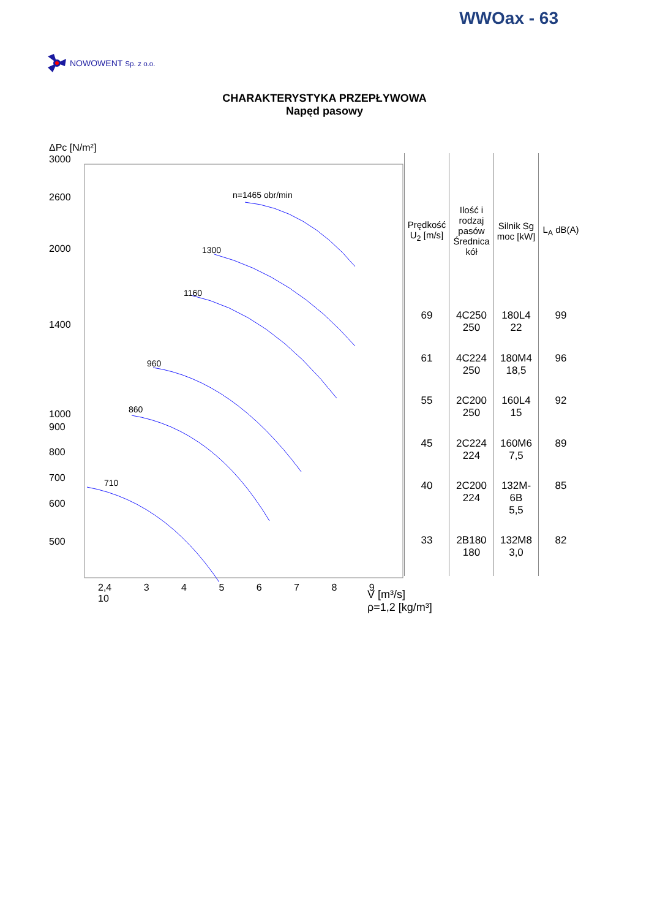WWOax - 63
NOWOWENT Sp. z o.o.
CHARAKTERYSTYKA PRZEPŁYWOWA
Napęd pasowy
ΔPc [N/m²]
3000
2600
2000
1400
1000
900
800
700
600
500
2,4 3 4 5 6 7 8 9 10
n=1465 obr/min
1300
1160
960
860
710
| Prędkość U<sub>2</sub> [m/s] | Ilość i rodzaj pasów Średnica kół | Silnik Sg moc [kW] | L<sub>A</sub> dB(A) |
| --- | --- | --- | --- |
| 69 | 4C250 250 | 180L4 22 | 99 |
| 61 | 4C224 250 | 180M4 18,5 | 96 |
| 55 | 2C200 250 | 160L4 15 | 92 |
| 45 | 2C224 224 | 160M6 7,5 | 89 |
| 40 | 2C200 224 | 132M-6B 5,5 | 85 |
| 33 | 2B180 180 | 132M8 3,0 | 82 |
V [m³/s]
ρ=1,2 [kg/m³]